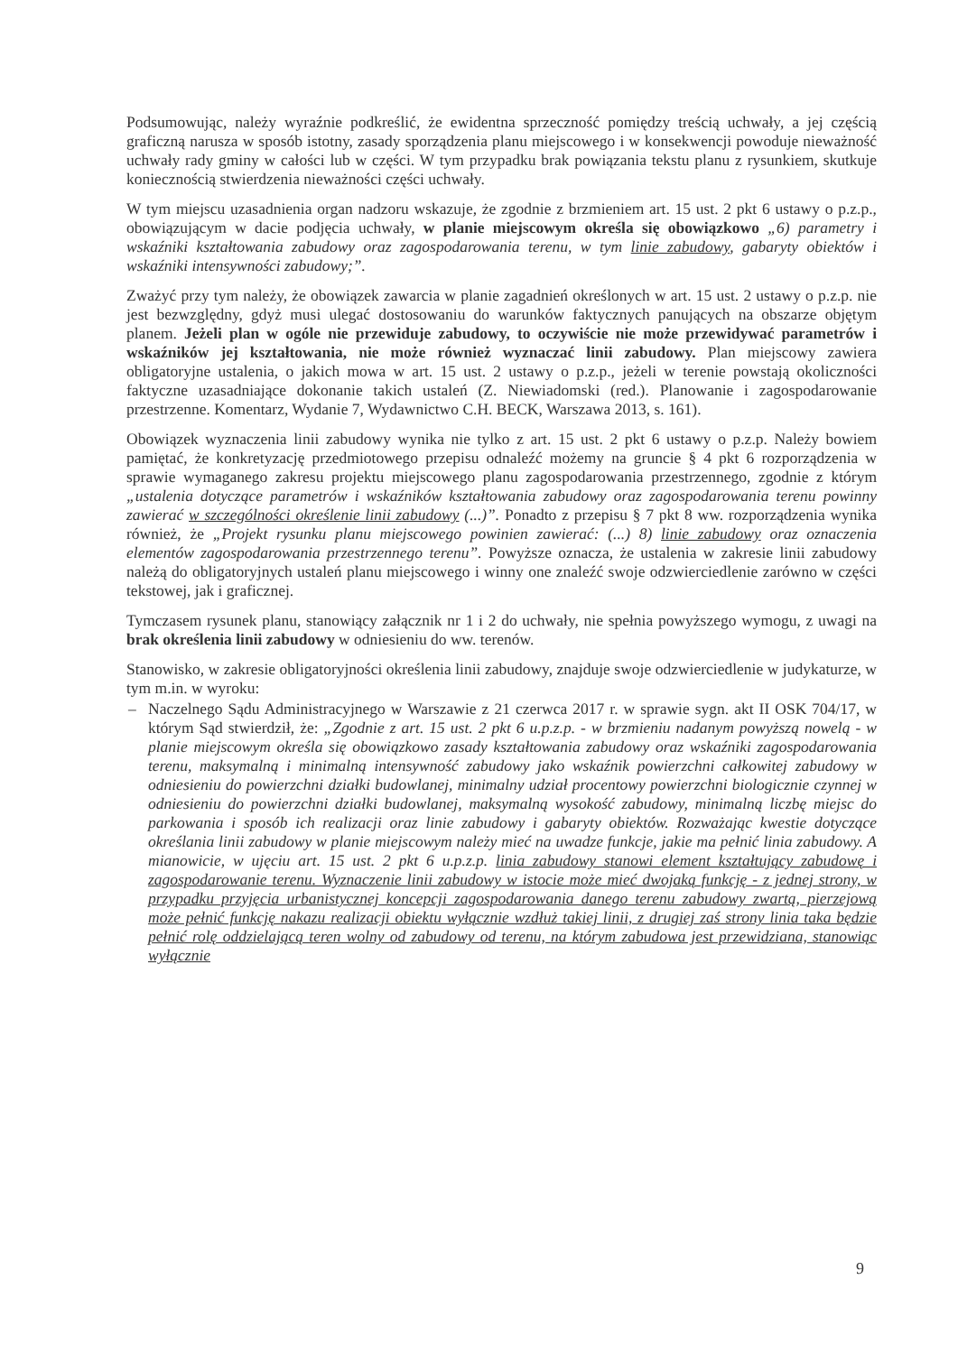Podsumowując, należy wyraźnie podkreślić, że ewidentna sprzeczność pomiędzy treścią uchwały, a jej częścią graficzną narusza w sposób istotny, zasady sporządzenia planu miejscowego i w konsekwencji powoduje nieważność uchwały rady gminy w całości lub w części. W tym przypadku brak powiązania tekstu planu z rysunkiem, skutkuje koniecznością stwierdzenia nieważności części uchwały.
W tym miejscu uzasadnienia organ nadzoru wskazuje, że zgodnie z brzmieniem art. 15 ust. 2 pkt 6 ustawy o p.z.p., obowiązującym w dacie podjęcia uchwały, w planie miejscowym określa się obowiązkowo „6) parametry i wskaźniki kształtowania zabudowy oraz zagospodarowania terenu, w tym linie zabudowy, gabaryty obiektów i wskaźniki intensywności zabudowy;”.
Zważyć przy tym należy, że obowiązek zawarcia w planie zagadnień określonych w art. 15 ust. 2 ustawy o p.z.p. nie jest bezwzględny, gdyż musi ulegać dostosowaniu do warunków faktycznych panujących na obszarze objętym planem. Jeżeli plan w ogóle nie przewiduje zabudowy, to oczywiście nie może przewidywać parametrów i wskaźników jej kształtowania, nie może również wyznaczać linii zabudowy. Plan miejscowy zawiera obligatoryjne ustalenia, o jakich mowa w art. 15 ust. 2 ustawy o p.z.p., jeżeli w terenie powstają okoliczności faktyczne uzasadniające dokonanie takich ustaleń (Z. Niewiadomski (red.). Planowanie i zagospodarowanie przestrzenne. Komentarz, Wydanie 7, Wydawnictwo C.H. BECK, Warszawa 2013, s. 161).
Obowiązek wyznaczenia linii zabudowy wynika nie tylko z art. 15 ust. 2 pkt 6 ustawy o p.z.p. Należy bowiem pamiętać, że konkretyzację przedmiotowego przepisu odnaleźć możemy na gruncie § 4 pkt 6 rozporządzenia w sprawie wymaganego zakresu projektu miejscowego planu zagospodarowania przestrzennego, zgodnie z którym „ustalenia dotyczące parametrów i wskaźników kształtowania zabudowy oraz zagospodarowania terenu powinny zawierać w szczególności określenie linii zabudowy (...)”. Ponadto z przepisu § 7 pkt 8 ww. rozporządzenia wynika również, że „Projekt rysunku planu miejscowego powinien zawierać: (...) 8) linie zabudowy oraz oznaczenia elementów zagospodarowania przestrzennego terenu”. Powyższe oznacza, że ustalenia w zakresie linii zabudowy należą do obligatoryjnych ustaleń planu miejscowego i winny one znaleźć swoje odzwierciedlenie zarówno w części tekstowej, jak i graficznej.
Tymczasem rysunek planu, stanowiący załącznik nr 1 i 2 do uchwały, nie spełnia powyższego wymogu, z uwagi na brak określenia linii zabudowy w odniesieniu do ww. terenów.
Stanowisko, w zakresie obligatoryjności określenia linii zabudowy, znajduje swoje odzwierciedlenie w judykaturze, w tym m.in. w wyroku:
– Naczelnego Sądu Administracyjnego w Warszawie z 21 czerwca 2017 r. w sprawie sygn. akt II OSK 704/17, w którym Sąd stwierdził, że: „Zgodnie z art. 15 ust. 2 pkt 6 u.p.z.p. - w brzmieniu nadanym powyższą nowelą - w planie miejscowym określa się obowiązkowo zasady kształtowania zabudowy oraz wskaźniki zagospodarowania terenu, maksymalną i minimalną intensywność zabudowy jako wskaźnik powierzchni całkowitej zabudowy w odniesieniu do powierzchni działki budowlanej, minimalny udział procentowy powierzchni biologicznie czynnej w odniesieniu do powierzchni działki budowlanej, maksymalną wysokość zabudowy, minimalną liczbę miejsc do parkowania i sposób ich realizacji oraz linie zabudowy i gabaryty obiektów. Rozważając kwestie dotyczące określania linii zabudowy w planie miejscowym należy mieć na uwadze funkcje, jakie ma pełnić linia zabudowy. A mianowicie, w ujęciu art. 15 ust. 2 pkt 6 u.p.z.p. linia zabudowy stanowi element kształtujący zabudowę i zagospodarowanie terenu. Wyznaczenie linii zabudowy w istocie może mieć dwojaką funkcję - z jednej strony, w przypadku przyjęcia urbanistycznej koncepcji zagospodarowania danego terenu zabudowy zwartą, pierzejową może pełnić funkcję nakazu realizacji obiektu wyłącznie wzdłuż takiej linii, z drugiej zaś strony linia taka będzie pełnić rolę oddzielającą teren wolny od zabudowy od terenu, na którym zabudowa jest przewidziana, stanowiąc wyłącznie
9